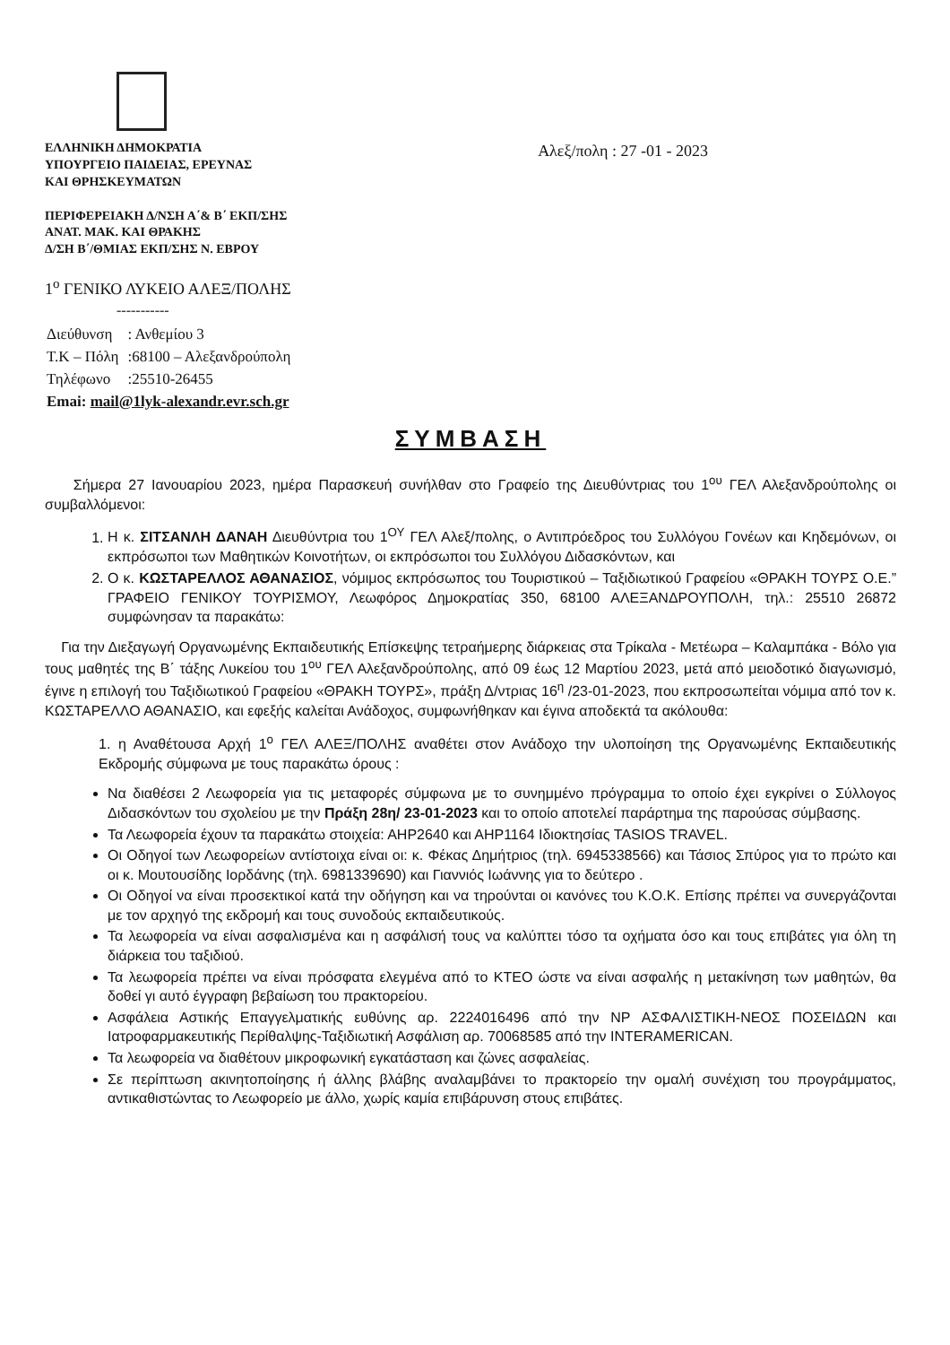ΕΛΛΗΝΙΚΗ ΔΗΜΟΚΡΑΤΙΑ
ΥΠΟΥΡΓΕΙΟ ΠΑΙΔΕΙΑΣ, ΕΡΕΥΝΑΣ
ΚΑΙ ΘΡΗΣΚΕΥΜΑΤΩΝ
ΠΕΡΙΦΕΡΕΙΑΚΗ Δ/ΝΣΗ Α΄& Β΄ ΕΚΠ/ΣΗΣ
ΑΝΑΤ. ΜΑΚ. ΚΑΙ ΘΡΑΚΗΣ
Δ/ΣΗ Β΄/ΘΜΙΑΣ ΕΚΠ/ΣΗΣ Ν. ΕΒΡΟΥ
Αλεξ/πολη : 27 -01 - 2023
1<sup>ο</sup> ΓΕΝΙΚΟ ΛΥΚΕΙΟ ΑΛΕΞ/ΠΟΛΗΣ
-----------
| Διεύθυνση | : Ανθεμίου 3 |
| Τ.Κ – Πόλη | :68100 – Αλεξανδρούπολη |
| Τηλέφωνο | :25510-26455 |
| Emai: mail@1lyk-alexandr.evr.sch.gr | |
ΣΥΜΒΑΣΗ
Σήμερα 27 Ιανουαρίου 2023, ημέρα Παρασκευή συνήλθαν στο Γραφείο της Διευθύντριας του 1<sup>ου</sup> ΓΕΛ Αλεξανδρούπολης οι συμβαλλόμενοι:
1. Η κ. ΣΙΤΣΑΝΛΗ ΔΑΝΑΗ Διευθύντρια του 1<sup>ΟΥ</sup> ΓΕΛ Αλεξ/πολης, ο Αντιπρόεδρος του Συλλόγου Γονέων και Κηδεμόνων, οι εκπρόσωποι των Μαθητικών Κοινοτήτων, οι εκπρόσωποι του Συλλόγου Διδασκόντων, και
2. Ο κ. ΚΩΣΤΑΡΕΛΛΟΣ ΑΘΑΝΑΣΙΟΣ, νόμιμος εκπρόσωπος του Τουριστικού – Ταξιδιωτικού Γραφείου «ΘΡΑΚΗ ΤΟΥΡΣ Ο.Ε.” ΓΡΑΦΕΙΟ ΓΕΝΙΚΟΥ ΤΟΥΡΙΣΜΟΥ, Λεωφόρος Δημοκρατίας 350, 68100 ΑΛΕΞΑΝΔΡΟΥΠΟΛΗ, τηλ.: 25510 26872 συμφώνησαν τα παρακάτω:
Για την Διεξαγωγή Οργανωμένης Εκπαιδευτικής Επίσκεψης τετραήμερης διάρκειας στα Τρίκαλα - Μετέωρα – Καλαμπάκα - Βόλο για τους μαθητές της Β΄ τάξης Λυκείου του 1<sup>ου</sup> ΓΕΛ Αλεξανδρούπολης, από 09 έως 12 Μαρτίου 2023, μετά από μειοδοτικό διαγωνισμό, έγινε η επιλογή του Ταξιδιωτικού Γραφείου «ΘΡΑΚΗ ΤΟΥΡΣ», πράξη Δ/ντριας 16<sup>η</sup> /23-01-2023, που εκπροσωπείται νόμιμα από τον κ. ΚΩΣΤΑΡΕΛΛΟ ΑΘΑΝΑΣΙΟ, και εφεξής καλείται Ανάδοχος, συμφωνήθηκαν και έγινα αποδεκτά τα ακόλουθα:
1. η Αναθέτουσα Αρχή 1<sup>ο</sup> ΓΕΛ ΑΛΕΞ/ΠΟΛΗΣ αναθέτει στον Ανάδοχο την υλοποίηση της Οργανωμένης Εκπαιδευτικής Εκδρομής σύμφωνα με τους παρακάτω όρους :
Να διαθέσει 2 Λεωφορεία για τις μεταφορές σύμφωνα με το συνημμένο πρόγραμμα το οποίο έχει εγκρίνει ο Σύλλογος Διδασκόντων του σχολείου με την Πράξη 28η/ 23-01-2023 και το οποίο αποτελεί παράρτημα της παρούσας σύμβασης.
Τα Λεωφορεία έχουν τα παρακάτω στοιχεία: ΑΗΡ2640 και ΑΗΡ1164 Ιδιοκτησίας TASIOS TRAVEL.
Οι Οδηγοί των Λεωφορείων αντίστοιχα είναι οι: κ. Φέκας Δημήτριος (τηλ. 6945338566) και Τάσιος Σπύρος για το πρώτο και οι κ. Μουτουσίδης Ιορδάνης (τηλ. 6981339690) και Γιαννιός Ιωάννης για το δεύτερο .
Οι Οδηγοί να είναι προσεκτικοί κατά την οδήγηση και να τηρούνται οι κανόνες του Κ.Ο.Κ. Επίσης πρέπει να συνεργάζονται με τον αρχηγό της εκδρομή και τους συνοδούς εκπαιδευτικούς.
Τα λεωφορεία να είναι ασφαλισμένα και η ασφάλισή τους να καλύπτει τόσο τα οχήματα όσο και τους επιβάτες για όλη τη διάρκεια του ταξιδιού.
Τα λεωφορεία πρέπει να είναι πρόσφατα ελεγμένα από το ΚΤΕΟ ώστε να είναι ασφαλής η μετακίνηση των μαθητών, θα δοθεί γι αυτό έγγραφη βεβαίωση του πρακτορείου.
Ασφάλεια Αστικής Επαγγελματικής ευθύνης αρ. 2224016496 από την NP ΑΣΦΑΛΙΣΤΙΚΗ-ΝΕΟΣ ΠΟΣΕΙΔΩΝ και Ιατροφαρμακευτικής Περίθαλψης-Ταξιδιωτική Ασφάλιση αρ. 70068585 από την INTERAMERICAN.
Τα λεωφορεία να διαθέτουν μικροφωνική εγκατάσταση και ζώνες ασφαλείας.
Σε περίπτωση ακινητοποίησης ή άλλης βλάβης αναλαμβάνει το πρακτορείο την ομαλή συνέχιση του προγράμματος, αντικαθιστώντας το Λεωφορείο με άλλο, χωρίς καμία επιβάρυνση στους επιβάτες.